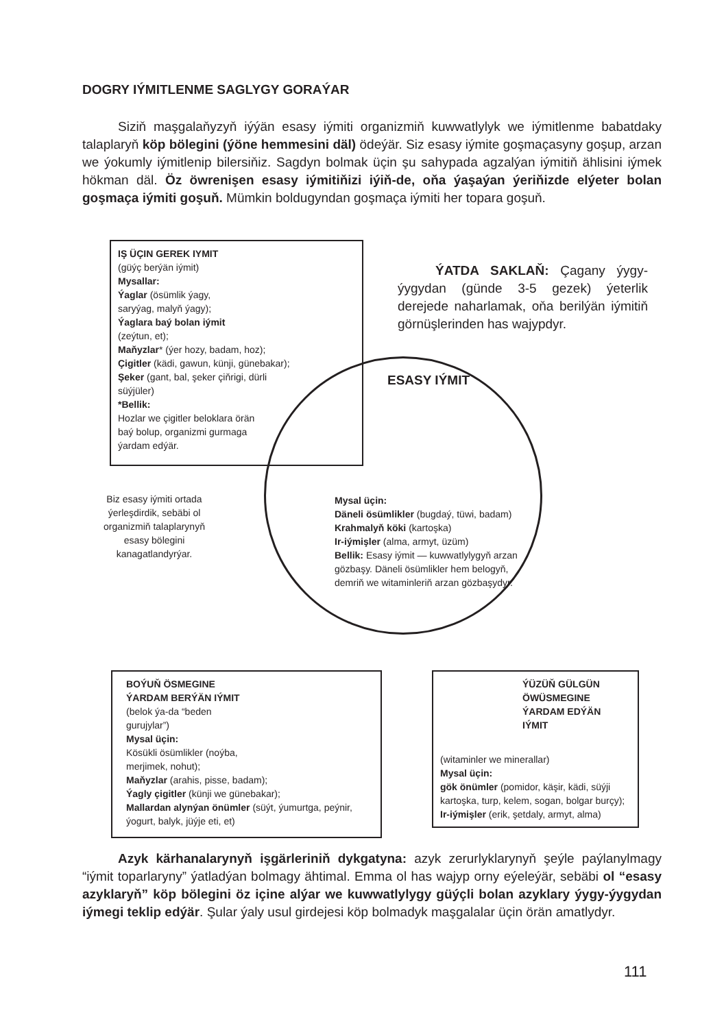DOGRY IÝMITLENME SAGLYGY GORAÝAR
Siziň maşgalaňyzyň iýýän esasy iýmiti organizmiň kuwwatlylyk we iýmitlenme babatdaky talaplaryň köp bölegini (ýöne hemmesini däl) ödeýär. Siz esasy iýmite goşmaçasyny goşup, arzan we ýokumly iýmitlenip bilersiňiz. Sagdyn bolmak üçin şu sahypada agzalýan iýmitiň ählisini iýmek hökman däl. Öz öwrenişen esasy iýmitiňizi iýiň-de, oňa ýaşaýan ýeriňizde elýeter bolan goşmaça iýmiti goşuň. Mümkin boldugyndan goşmaça iýmiti her topara goşuň.
IŞ ÜÇIN GEREK IYMIT
(güýç berýän iýmit)
Mysallar:
Ýaglar (ösümlik ýagy,
saryýag, malyň ýagy);
Ýaglara baý bolan iýmit
(zeýtun, et);
Maňyzlar* (ýer hozy, badam, hoz);
Çigitler (kädi, gawun, künji, günebakar);
Şeker (gant, bal, şeker çiňrigi, dürli
süýjüler)
*Bellik:
Hozlar we çigitler beloklara örän
baý bolup, organizmi gurmaga
ýardam edýär.
ÝATDA SAKLAŇ: Çagany ýygy-ýygydan (günde 3-5 gezek) ýeterlik derejede naharlamak, oňa berilýän iýmitiň görnüşlerinden has wajypdyr.
ESASY IÝMIT
Mysal üçin:
Däneli ösümlikler (bugdaý, tüwi, badam)
Krahmalyň köki (kartoşka)
Ir-iýmişler (alma, armyt, üzüm)
Bellik: Esasy iýmit — kuwwatlylygyň arzan gözbaşy. Däneli ösümlikler hem belogyň, demriň we witaminleriň arzan gözbaşydyr.
Biz esasy iýmiti ortada ýerleşdirdik, sebäbi ol organizmiň talaplarynyň esasy bölegini kanagatlandyrýar.
BOÝUŇ ÖSMEGINE
ÝARDAM BERÝÄN IÝMIT
(belok ýa-da “beden
gurujylar”)
Mysal üçin:
Kösükli ösümlikler (noýba,
merjimek, nohut);
Maňyzlar (arahis, pisse, badam);
Ýagly çigitler (künji we günebakar);
Mallardan alynýan önümler (süýt, ýumurtga, peýnir, ýogurt, balyk, jüýje eti, et)
ÝÜZÜŇ GÜLGÜN
ÖWÜSMEGINE
ÝARDAM EDÝÄN
IÝMIT
(witaminler we minerallar)
Mysal üçin:
gök önümler (pomidor, käşir, kädi, süýji kartoşka, turp, kelem, sogan, bolgar burçy);
Ir-iýmişler (erik, şetdaly, armyt, alma)
Azyk kärhanalarynyň işgärleriniň dykgatyna: azyk zerurlyklarynyň şeýle paýlanylmagy “iýmit toparlaryny” ýatladýan bolmagy ähtimal. Emma ol has wajyp orny eýeleýär, sebäbi ol “esasy azyklaryň” köp bölegini öz içine alýar we kuwwatlylygy güýçli bolan azyklary ýygy-ýygydan iýmegi teklip edýär. Şular ýaly usul girdejesi köp bolmadyk maşgalalar üçin örän amatlydyr.
111